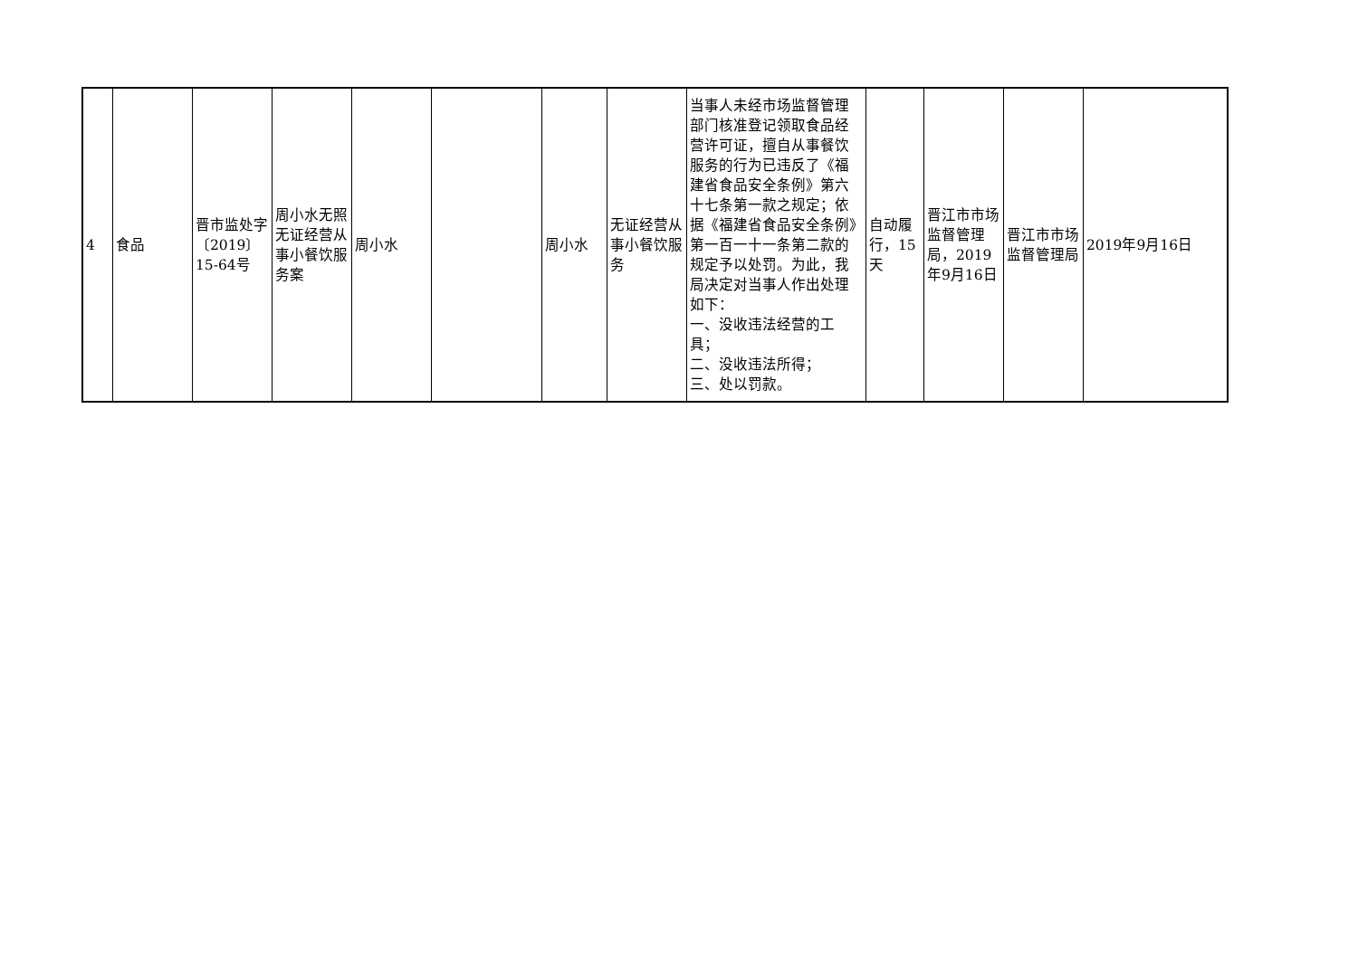| 4 | 食品 | 晋市监处字〔2019〕15-64号 | 周小水无照无证经营从事小餐饮服务案 | 周小水 | | 周小水 | 无证经营从事小餐饮服务 | 当事人未经市场监督管理部门核准登记领取食品经营许可证，擅自从事餐饮服务的行为已违反了《福建省食品安全条例》第六十七条第一款之规定；依据《福建省食品安全条例》第一百一十一条第二款的规定予以处罚。为此，我局决定对当事人作出处理如下： 一、没收违法经营的工具； 二、没收违法所得； 三、处以罚款。 | 自动履行，15天 | 晋江市市场监督管理局，2019年9月16日 | 晋江市市场监督管理局 | 2019年9月16日 |